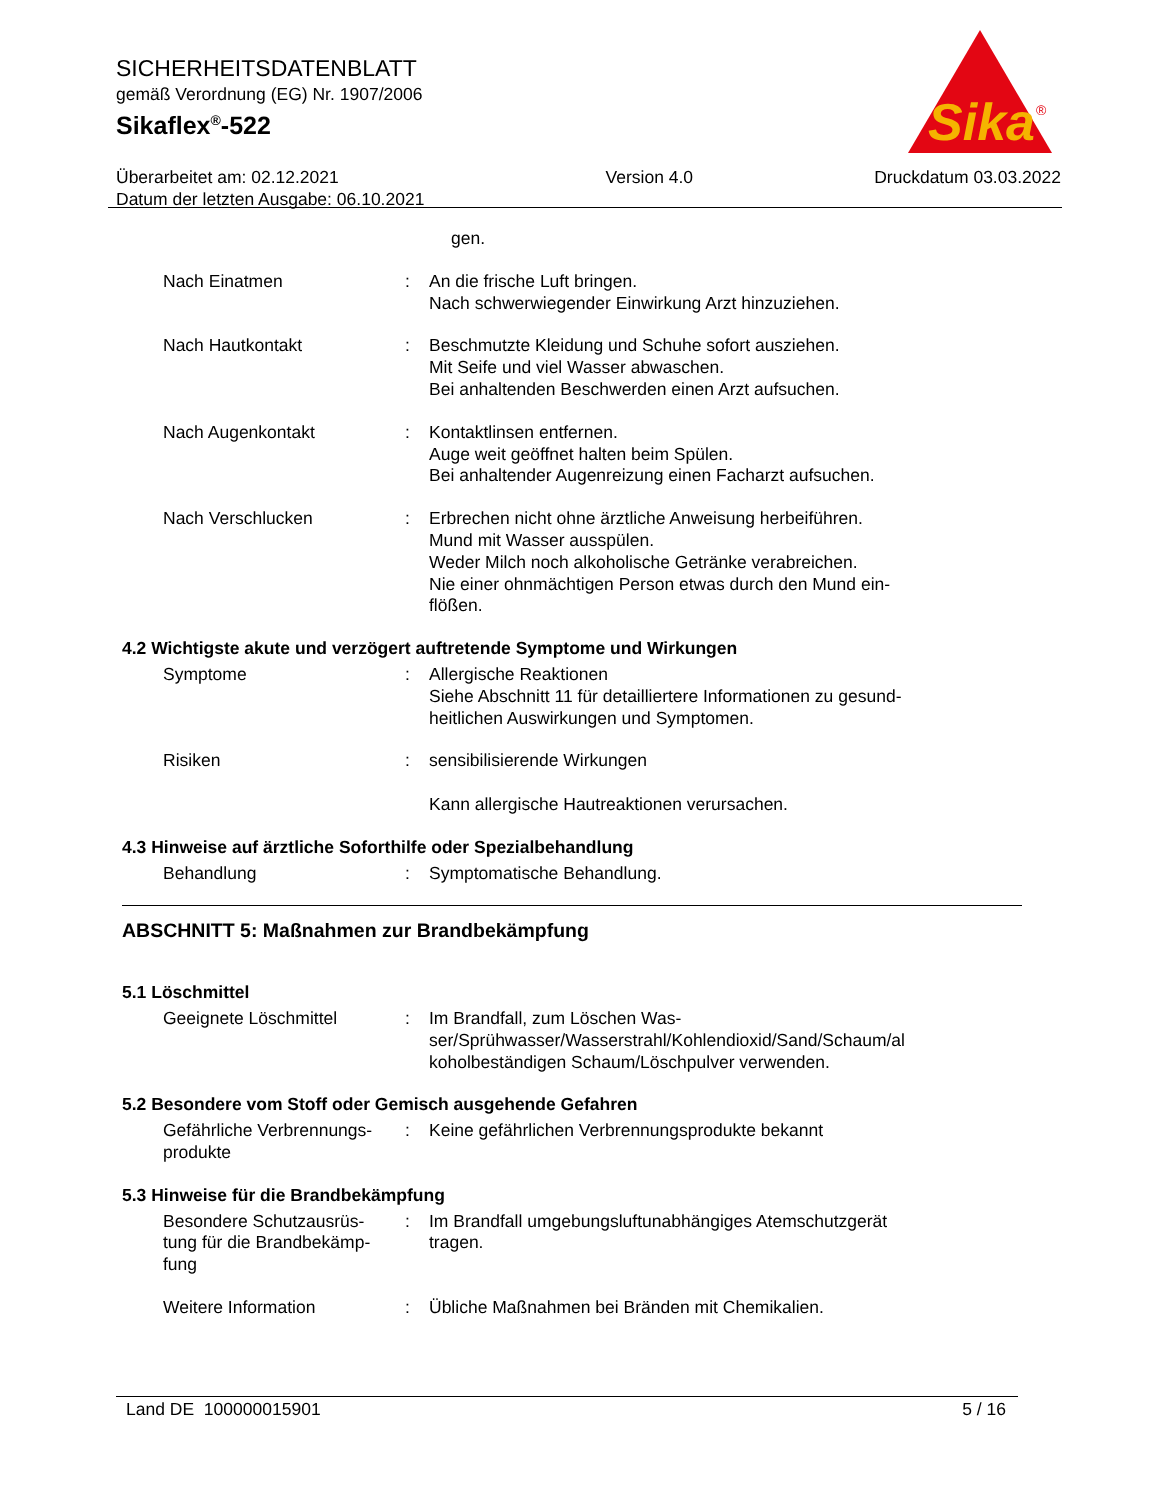SICHERHEITSDATENBLATT
gemäß Verordnung (EG) Nr. 1907/2006
Sikaflex<sup>®</sup>-522
Überarbeitet am: 02.12.2021
Datum der letzten Ausgabe: 06.10.2021
Version 4.0 Druckdatum 03.03.2022
Sika
®
gen.
Nach Einatmen : An die frische Luft bringen.
Nach schwerwiegender Einwirkung Arzt hinzuziehen.
Nach Hautkontakt : Beschmutzte Kleidung und Schuhe sofort ausziehen.
Mit Seife und viel Wasser abwaschen.
Bei anhaltenden Beschwerden einen Arzt aufsuchen.
Nach Augenkontakt : Kontaktlinsen entfernen.
Auge weit geöffnet halten beim Spülen.
Bei anhaltender Augenreizung einen Facharzt aufsuchen.
Nach Verschlucken : Erbrechen nicht ohne ärztliche Anweisung herbeiführen.
Mund mit Wasser ausspülen.
Weder Milch noch alkoholische Getränke verabreichen.
Nie einer ohnmächtigen Person etwas durch den Mund ein-
flößen.
4.2 Wichtigste akute und verzögert auftretende Symptome und Wirkungen
Symptome : Allergische Reaktionen
Siehe Abschnitt 11 für detailliertere Informationen zu gesund-
heitlichen Auswirkungen und Symptomen.
Risiken : sensibilisierende Wirkungen
Kann allergische Hautreaktionen verursachen.
4.3 Hinweise auf ärztliche Soforthilfe oder Spezialbehandlung
Behandlung : Symptomatische Behandlung.
ABSCHNITT 5: Maßnahmen zur Brandbekämpfung
5.1 Löschmittel
Geeignete Löschmittel : Im Brandfall, zum Löschen Was-
ser/Sprühwasser/Wasserstrahl/Kohlendioxid/Sand/Schaum/al
koholbeständigen Schaum/Löschpulver verwenden.
5.2 Besondere vom Stoff oder Gemisch ausgehende Gefahren
Gefährliche Verbrennungs-
produkte
: Keine gefährlichen Verbrennungsprodukte bekannt
5.3 Hinweise für die Brandbekämpfung
Besondere Schutzausrüs-
tung für die Brandbekämp-
fung
: Im Brandfall umgebungsluftunabhängiges Atemschutzgerät
tragen.
Weitere Information : Übliche Maßnahmen bei Bränden mit Chemikalien.
Land DE 100000015901 5 / 16